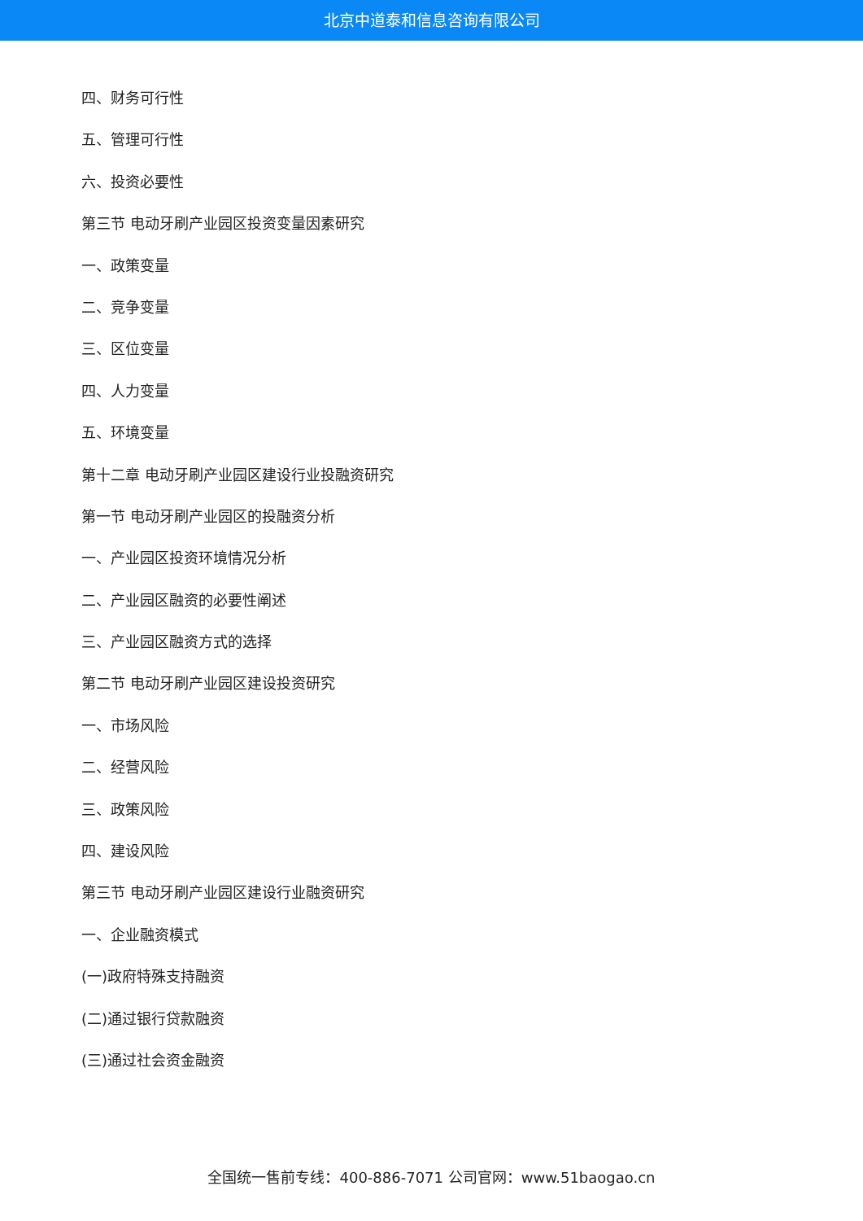北京中道泰和信息咨询有限公司
四、财务可行性
五、管理可行性
六、投资必要性
第三节 电动牙刷产业园区投资变量因素研究
一、政策变量
二、竞争变量
三、区位变量
四、人力变量
五、环境变量
第十二章 电动牙刷产业园区建设行业投融资研究
第一节 电动牙刷产业园区的投融资分析
一、产业园区投资环境情况分析
二、产业园区融资的必要性阐述
三、产业园区融资方式的选择
第二节 电动牙刷产业园区建设投资研究
一、市场风险
二、经营风险
三、政策风险
四、建设风险
第三节 电动牙刷产业园区建设行业融资研究
一、企业融资模式
(一)政府特殊支持融资
(二)通过银行贷款融资
(三)通过社会资金融资
全国统一售前专线：400-886-7071 公司官网：www.51baogao.cn